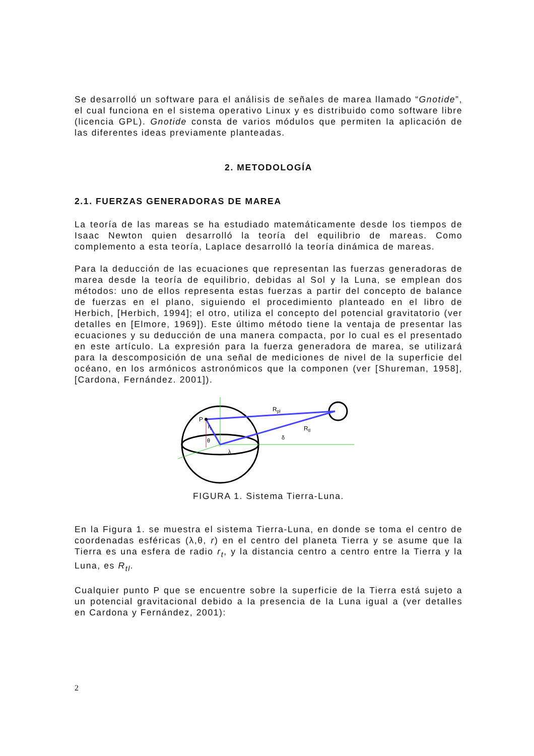Se desarrolló un software para el análisis de señales de marea llamado “Gnotide”, el cual funciona en el sistema operativo Linux y es distribuido como software libre (licencia GPL). Gnotide consta de varios módulos que permiten la aplicación de las diferentes ideas previamente planteadas.
2. METODOLOGÍA
2.1. FUERZAS GENERADORAS DE MAREA
La teoría de las mareas se ha estudiado matemáticamente desde los tiempos de Isaac Newton quien desarrolló la teoría del equilibrio de mareas. Como complemento a esta teoría, Laplace desarrolló la teoría dinámica de mareas.
Para la deducción de las ecuaciones que representan las fuerzas generadoras de marea desde la teoría de equilibrio, debidas al Sol y la Luna, se emplean dos métodos: uno de ellos representa estas fuerzas a partir del concepto de balance de fuerzas en el plano, siguiendo el procedimiento planteado en el libro de Herbich, [Herbich, 1994]; el otro, utiliza el concepto del potencial gravitatorio (ver detalles en [Elmore, 1969]). Este último método tiene la ventaja de presentar las ecuaciones y su deducción de una manera compacta, por lo cual es el presentado en este artículo. La expresión para la fuerza generadora de marea, se utilizará para la descomposición de una señal de mediciones de nivel de la superficie del océano, en los armónicos astronómicos que la componen (ver [Shureman, 1958], [Cardona, Fernández. 2001]).
P
rt
θ
λ
Rpl
Rtl
δ
FIGURA 1. Sistema Tierra-Luna.
En la Figura 1. se muestra el sistema Tierra-Luna, en donde se toma el centro de coordenadas esféricas (λ,θ, r) en el centro del planeta Tierra y se asume que la Tierra es una esfera de radio r<sub>t</sub>, y la distancia centro a centro entre la Tierra y la Luna, es R<sub>tl</sub>.
Cualquier punto P que se encuentre sobre la superficie de la Tierra está sujeto a un potencial gravitacional debido a la presencia de la Luna igual a (ver detalles en Cardona y Fernández, 2001):
2